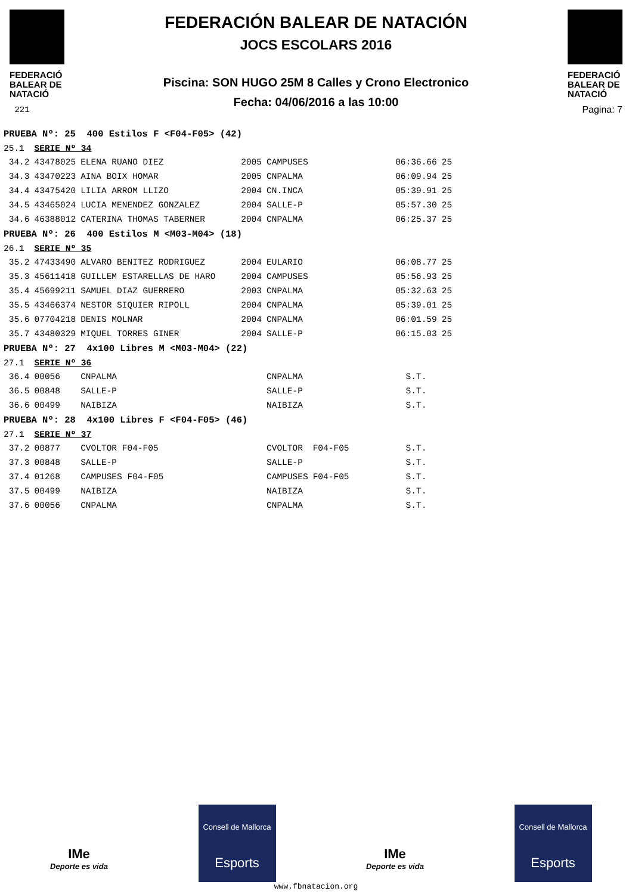FEDERACIÓ BALEAR DE NATACIÓ
221
FEDERACIÓN BALEAR DE NATACIÓN
JOCS ESCOLARS 2016
Piscina: SON HUGO 25M 8 Calles y Crono Electronico
Fecha: 04/06/2016 a las 10:00
FEDERACIÓ BALEAR DE NATACIÓ
Pagina: 7
| PRUEBA Nº: 25 400 Estilos F <F04-F05> (42) | | | | | | | |
| 25.1 | SERIE Nº 34 | | | | | | |
| 34.2 | 43478025 | ELENA RUANO DIEZ | 2005 | CAMPUSES | | 06:36.66 | 25 |
| 34.3 | 43470223 | AINA BOIX HOMAR | 2005 | CNPALMA | | 06:09.94 | 25 |
| 34.4 | 43475420 | LILIA ARROM LLIZO | 2004 | CN.INCA | | 05:39.91 | 25 |
| 34.5 | 43465024 | LUCIA MENENDEZ GONZALEZ | 2004 | SALLE-P | | 05:57.30 | 25 |
| 34.6 | 46388012 | CATERINA THOMAS TABERNER | 2004 | CNPALMA | | 06:25.37 | 25 |
| PRUEBA Nº: 26 400 Estilos M <M03-M04> (18) | | | | | | | |
| 26.1 | SERIE Nº 35 | | | | | | |
| 35.2 | 47433490 | ALVARO BENITEZ RODRIGUEZ | 2004 | EULARIO | | 06:08.77 | 25 |
| 35.3 | 45611418 | GUILLEM ESTARELLAS DE HARO | 2004 | CAMPUSES | | 05:56.93 | 25 |
| 35.4 | 45699211 | SAMUEL DIAZ GUERRERO | 2003 | CNPALMA | | 05:32.63 | 25 |
| 35.5 | 43466374 | NESTOR SIQUIER RIPOLL | 2004 | CNPALMA | | 05:39.01 | 25 |
| 35.6 | 07704218 | DENIS MOLNAR | 2004 | CNPALMA | | 06:01.59 | 25 |
| 35.7 | 43480329 | MIQUEL TORRES GINER | 2004 | SALLE-P | | 06:15.03 | 25 |
| PRUEBA Nº: 27 4x100 Libres M <M03-M04> (22) | | | | | | | |
| 27.1 | SERIE Nº 36 | | | | | | |
| 36.4 | 00056 | CNPALMA | | CNPALMA | | S.T. | |
| 36.5 | 00848 | SALLE-P | | SALLE-P | | S.T. | |
| 36.6 | 00499 | NAIBIZA | | NAIBIZA | | S.T. | |
| PRUEBA Nº: 28 4x100 Libres F <F04-F05> (46) | | | | | | | |
| 27.1 | SERIE Nº 37 | | | | | | |
| 37.2 | 00877 | CVOLTOR F04-F05 | | CVOLTOR | F04-F05 | S.T. | |
| 37.3 | 00848 | SALLE-P | | SALLE-P | | S.T. | |
| 37.4 | 01268 | CAMPUSES F04-F05 | | CAMPUSES | F04-F05 | S.T. | |
| 37.5 | 00499 | NAIBIZA | | NAIBIZA | | S.T. | |
| 37.6 | 00056 | CNPALMA | | CNPALMA | | S.T. | |
IMe
Deporte es vida
Consell de Mallorca
Esports
IMe
Deporte es vida
Consell de Mallorca
Esports
www.fbnatacion.org